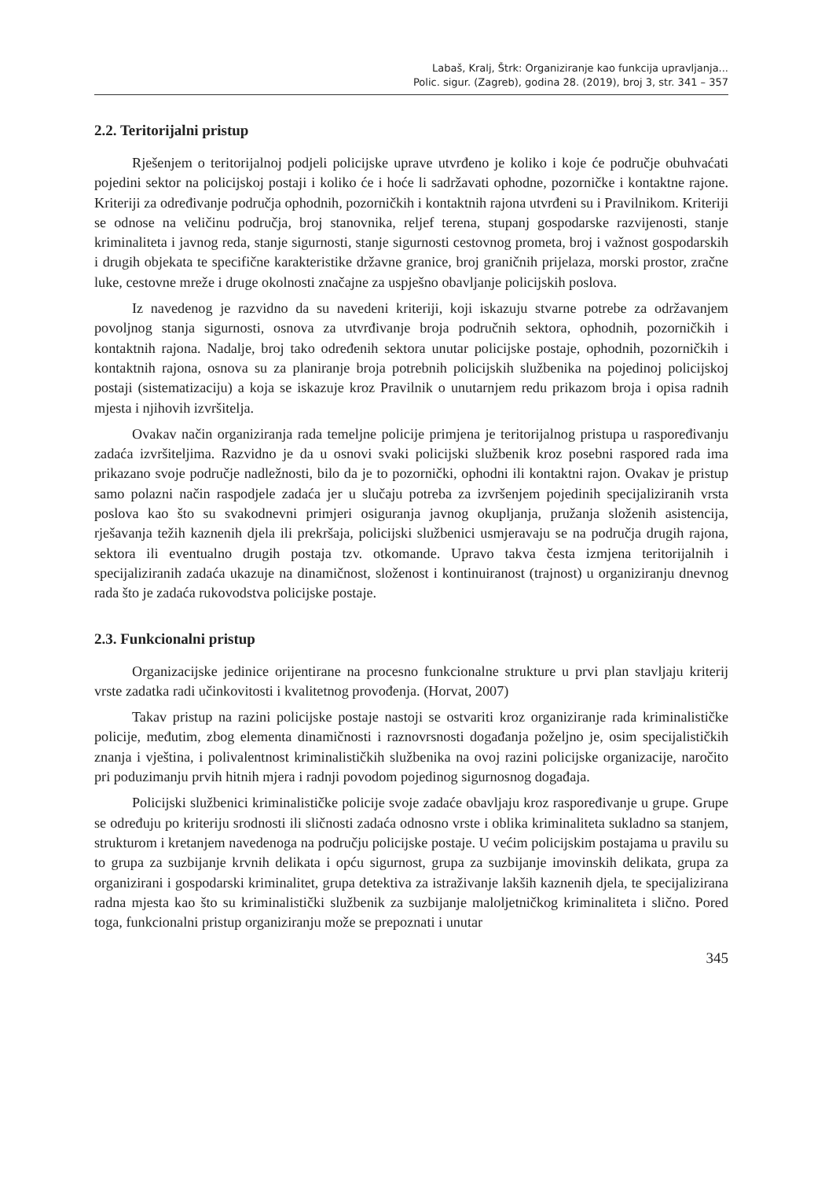Labaš, Kralj, Štrk: Organiziranje kao funkcija upravljanja...
Polic. sigur. (Zagreb), godina 28. (2019), broj 3, str. 341 – 357
2.2. Teritorijalni pristup
Rješenjem o teritorijalnoj podjeli policijske uprave utvrđeno je koliko i koje će područje obuhvaćati pojedini sektor na policijskoj postaji i koliko će i hoće li sadržavati ophodne, pozorničke i kontaktne rajone. Kriteriji za određivanje područja ophodnih, pozorničkih i kontaktnih rajona utvrđeni su i Pravilnikom. Kriteriji se odnose na veličinu područja, broj stanovnika, reljef terena, stupanj gospodarske razvijenosti, stanje kriminaliteta i javnog reda, stanje sigurnosti, stanje sigurnosti cestovnog prometa, broj i važnost gospodarskih i drugih objekata te specifične karakteristike državne granice, broj graničnih prijelaza, morski prostor, zračne luke, cestovne mreže i druge okolnosti značajne za uspješno obavljanje policijskih poslova.
Iz navedenog je razvidno da su navedeni kriteriji, koji iskazuju stvarne potrebe za održavanjem povoljnog stanja sigurnosti, osnova za utvrđivanje broja područnih sektora, ophodnih, pozorničkih i kontaktnih rajona. Nadalje, broj tako određenih sektora unutar policijske postaje, ophodnih, pozorničkih i kontaktnih rajona, osnova su za planiranje broja potrebnih policijskih službenika na pojedinoj policijskoj postaji (sistematizaciju) a koja se iskazuje kroz Pravilnik o unutarnjem redu prikazom broja i opisa radnih mjesta i njihovih izvršitelja.
Ovakav način organiziranja rada temeljne policije primjena je teritorijalnog pristupa u raspoređivanju zadaća izvršiteljima. Razvidno je da u osnovi svaki policijski službenik kroz posebni raspored rada ima prikazano svoje područje nadležnosti, bilo da je to pozornički, ophodni ili kontaktni rajon. Ovakav je pristup samo polazni način raspodjele zadaća jer u slučaju potreba za izvršenjem pojedinih specijaliziranih vrsta poslova kao što su svakodnevni primjeri osiguranja javnog okupljanja, pružanja složenih asistencija, rješavanja težih kaznenih djela ili prekršaja, policijski službenici usmjeravaju se na područja drugih rajona, sektora ili eventualno drugih postaja tzv. otkomande. Upravo takva česta izmjena teritorijalnih i specijaliziranih zadaća ukazuje na dinamičnost, složenost i kontinuiranost (trajnost) u organiziranju dnevnog rada što je zadaća rukovodstva policijske postaje.
2.3. Funkcionalni pristup
Organizacijske jedinice orijentirane na procesno funkcionalne strukture u prvi plan stavljaju kriterij vrste zadatka radi učinkovitosti i kvalitetnog provođenja. (Horvat, 2007)
Takav pristup na razini policijske postaje nastoji se ostvariti kroz organiziranje rada kriminalističke policije, međutim, zbog elementa dinamičnosti i raznovrsnosti događanja poželjno je, osim specijalističkih znanja i vještina, i polivalentnost kriminalističkih službenika na ovoj razini policijske organizacije, naročito pri poduzimanju prvih hitnih mjera i radnji povodom pojedinog sigurnosnog događaja.
Policijski službenici kriminalističke policije svoje zadaće obavljaju kroz raspoređivanje u grupe. Grupe se određuju po kriteriju srodnosti ili sličnosti zadaća odnosno vrste i oblika kriminaliteta sukladno sa stanjem, strukturom i kretanjem navedenoga na području policijske postaje. U većim policijskim postajama u pravilu su to grupa za suzbijanje krvnih delikata i opću sigurnost, grupa za suzbijanje imovinskih delikata, grupa za organizirani i gospodarski kriminalitet, grupa detektiva za istraživanje lakših kaznenih djela, te specijalizirana radna mjesta kao što su kriminalistički službenik za suzbijanje maloljetničkog kriminaliteta i slično. Pored toga, funkcionalni pristup organiziranju može se prepoznati i unutar
345